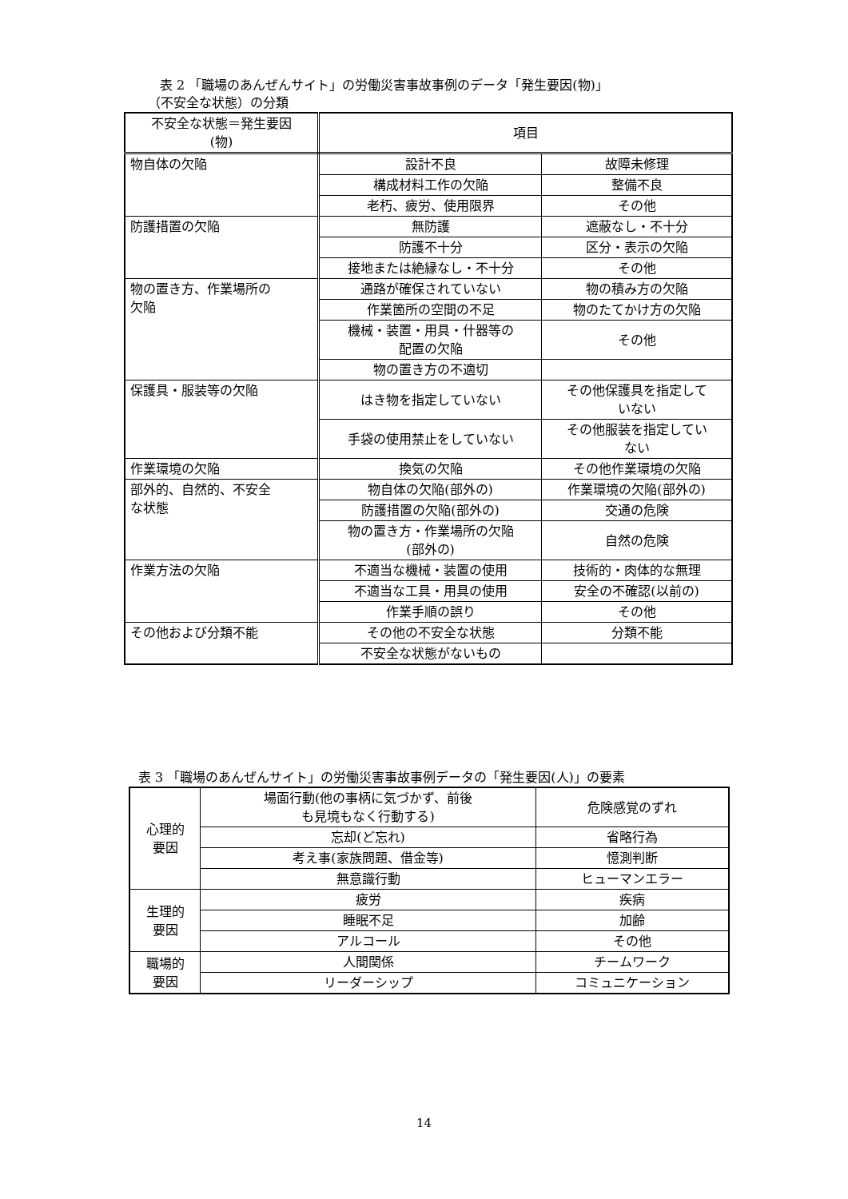表 2 「職場のあんぜんサイト」の労働災害事故事例のデータ「発生要因(物)」
（不安全な状態）の分類
| 不安全な状態＝発生要因 (物) | 項目 | |
| --- | --- | --- |
| 物自体の欠陥 | 設計不良 | 故障未修理 |
| | 構成材料工作の欠陥 | 整備不良 |
| | 老朽、疲労、使用限界 | その他 |
| 防護措置の欠陥 | 無防護 | 遮蔽なし・不十分 |
| | 防護不十分 | 区分・表示の欠陥 |
| | 接地または絶縁なし・不十分 | その他 |
| 物の置き方、作業場所の 欠陥 | 通路が確保されていない | 物の積み方の欠陥 |
| | 作業箇所の空間の不足 | 物のたてかけ方の欠陥 |
| | 機械・装置・用具・什器等の 配置の欠陥 | その他 |
| | 物の置き方の不適切 | |
| 保護具・服装等の欠陥 | はき物を指定していない | その他保護具を指定して いない |
| | 手袋の使用禁止をしていない | その他服装を指定してい ない |
| 作業環境の欠陥 | 換気の欠陥 | その他作業環境の欠陥 |
| 部外的、自然的、不安全 な状態 | 物自体の欠陥(部外の) | 作業環境の欠陥(部外の) |
| | 防護措置の欠陥(部外の) | 交通の危険 |
| | 物の置き方・作業場所の欠陥 (部外の) | 自然の危険 |
| 作業方法の欠陥 | 不適当な機械・装置の使用 | 技術的・肉体的な無理 |
| | 不適当な工具・用具の使用 | 安全の不確認(以前の) |
| | 作業手順の誤り | その他 |
| その他および分類不能 | その他の不安全な状態 | 分類不能 |
| | 不安全な状態がないもの | |
表 3 「職場のあんぜんサイト」の労働災害事故事例データの「発生要因(人)」の要素
| 心理的 要因 | 場面行動(他の事柄に気づかず、前後 も見境もなく行動する) | 危険感覚のずれ |
| | 忘却(ど忘れ) | 省略行為 |
| | 考え事(家族問題、借金等) | 憶測判断 |
| | 無意識行動 | ヒューマンエラー |
| 生理的 要因 | 疲労 | 疾病 |
| | 睡眠不足 | 加齢 |
| | アルコール | その他 |
| 職場的 要因 | 人間関係 | チームワーク |
| | リーダーシップ | コミュニケーション |
14